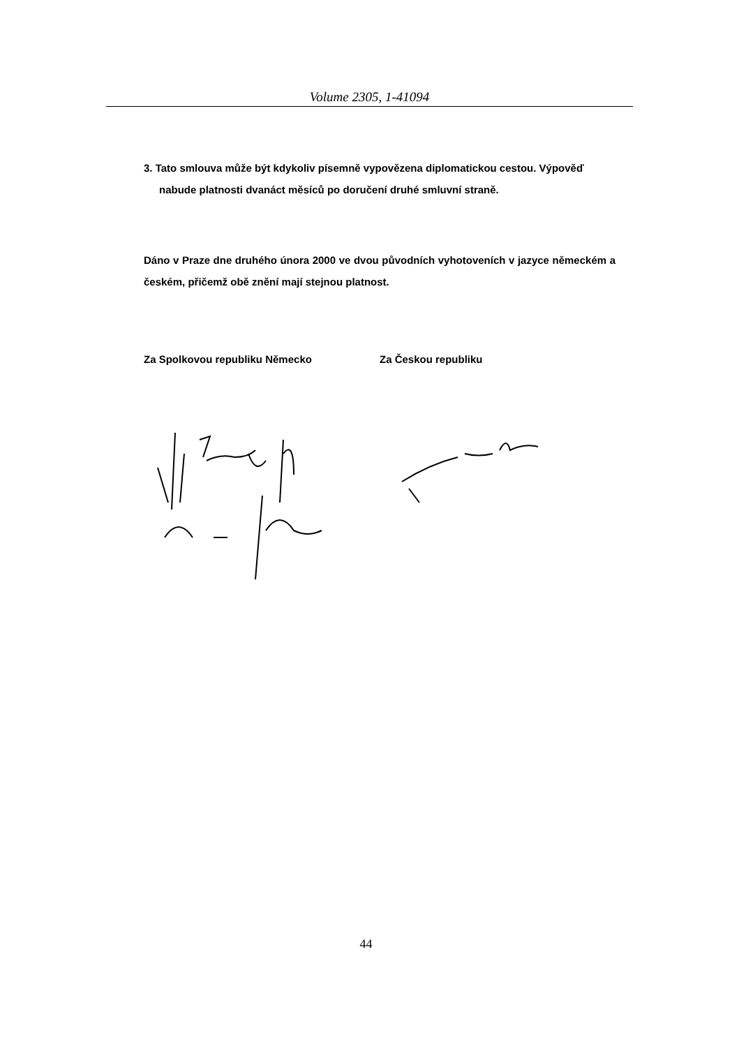Volume 2305, 1-41094
3. Tato smlouva může být kdykoliv písemně vypovězena diplomatickou cestou. Výpověď nabude platnosti dvanáct měsíců po doručení druhé smluvní straně.
Dáno v Praze dne druhého února 2000 ve dvou původních vyhotoveních v jazyce německém a českém, přičemž obě znění mají stejnou platnost.
Za Spolkovou republiku Německo Za Českou republiku
44